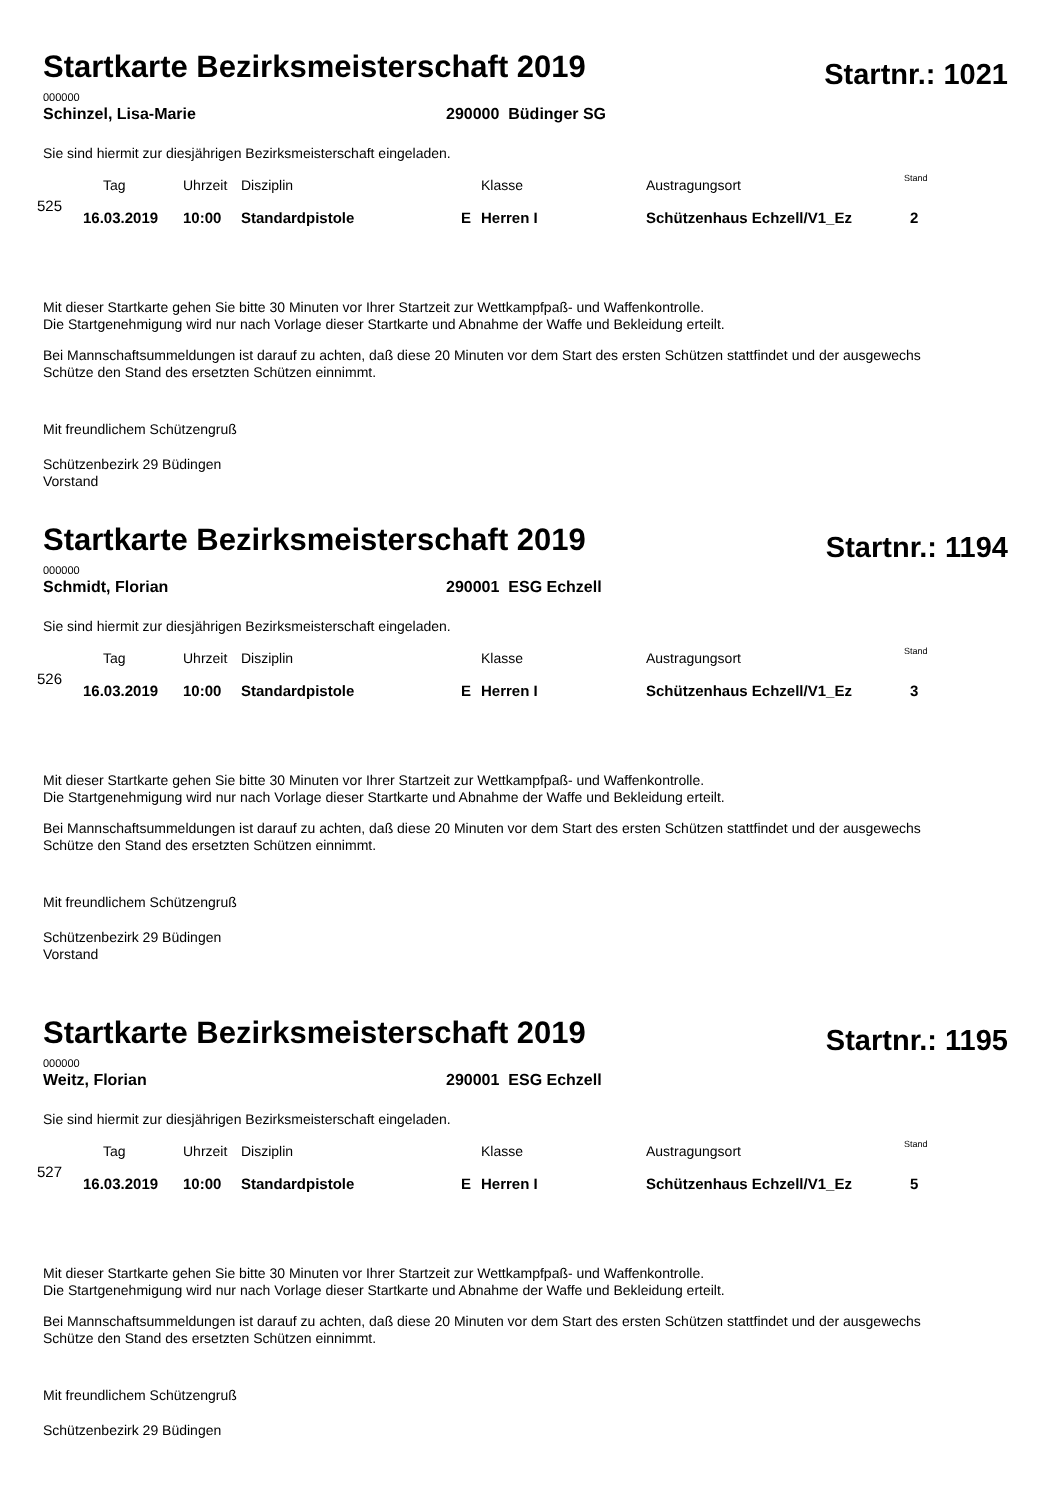Startkarte Bezirksmeisterschaft 2019
Startnr.: 1021
000000
Schinzel, Lisa-Marie 290000 Büdinger SG
Sie sind hiermit zur diesjährigen Bezirksmeisterschaft eingeladen.
| | Tag | Uhrzeit | Disziplin | | Klasse | Austragungsort | Stand |
| 525 | 16.03.2019 | 10:00 | Standardpistole | E | Herren I | Schützenhaus Echzell/V1_Ez | 2 |
Mit dieser Startkarte gehen Sie bitte 30 Minuten vor Ihrer Startzeit zur Wettkampfpaß- und Waffenkontrolle.
Die Startgenehmigung wird nur nach Vorlage dieser Startkarte und Abnahme der Waffe und Bekleidung erteilt.
Bei Mannschaftsummeldungen ist darauf zu achten, daß diese 20 Minuten vor dem Start des ersten Schützen stattfindet und der ausgewechs
Schütze den Stand des ersetzten Schützen einnimmt.
Mit freundlichem Schützengruß
Schützenbezirk 29 Büdingen
Vorstand
Startkarte Bezirksmeisterschaft 2019
Startnr.: 1194
000000
Schmidt, Florian 290001 ESG Echzell
Sie sind hiermit zur diesjährigen Bezirksmeisterschaft eingeladen.
| | Tag | Uhrzeit | Disziplin | | Klasse | Austragungsort | Stand |
| 526 | 16.03.2019 | 10:00 | Standardpistole | E | Herren I | Schützenhaus Echzell/V1_Ez | 3 |
Mit dieser Startkarte gehen Sie bitte 30 Minuten vor Ihrer Startzeit zur Wettkampfpaß- und Waffenkontrolle.
Die Startgenehmigung wird nur nach Vorlage dieser Startkarte und Abnahme der Waffe und Bekleidung erteilt.
Bei Mannschaftsummeldungen ist darauf zu achten, daß diese 20 Minuten vor dem Start des ersten Schützen stattfindet und der ausgewechs
Schütze den Stand des ersetzten Schützen einnimmt.
Mit freundlichem Schützengruß
Schützenbezirk 29 Büdingen
Vorstand
Startkarte Bezirksmeisterschaft 2019
Startnr.: 1195
000000
Weitz, Florian 290001 ESG Echzell
Sie sind hiermit zur diesjährigen Bezirksmeisterschaft eingeladen.
| | Tag | Uhrzeit | Disziplin | | Klasse | Austragungsort | Stand |
| 527 | 16.03.2019 | 10:00 | Standardpistole | E | Herren I | Schützenhaus Echzell/V1_Ez | 5 |
Mit dieser Startkarte gehen Sie bitte 30 Minuten vor Ihrer Startzeit zur Wettkampfpaß- und Waffenkontrolle.
Die Startgenehmigung wird nur nach Vorlage dieser Startkarte und Abnahme der Waffe und Bekleidung erteilt.
Bei Mannschaftsummeldungen ist darauf zu achten, daß diese 20 Minuten vor dem Start des ersten Schützen stattfindet und der ausgewechs
Schütze den Stand des ersetzten Schützen einnimmt.
Mit freundlichem Schützengruß
Schützenbezirk 29 Büdingen